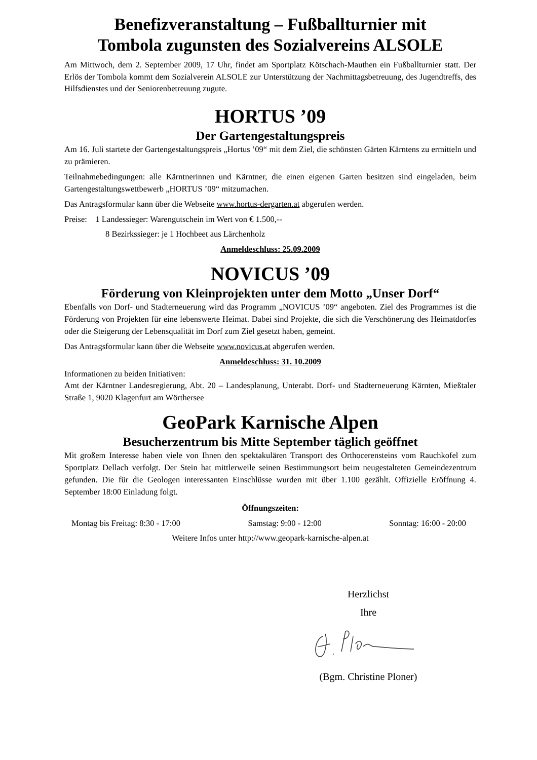Benefizveranstaltung – Fußballturnier mit
Tombola zugunsten des Sozialvereins ALSOLE
Am Mittwoch, dem 2. September 2009, 17 Uhr, findet am Sportplatz Kötschach-Mauthen ein Fußballturnier statt. Der Erlös der Tombola kommt dem Sozialverein ALSOLE zur Unterstützung der Nachmittagsbetreuung, des Jugendtreffs, des Hilfsdienstes und der Seniorenbetreuung zugute.
HORTUS ’09
Der Gartengestaltungspreis
Am 16. Juli startete der Gartengestaltungspreis „Hortus ’09“ mit dem Ziel, die schönsten Gärten Kärntens zu ermitteln und zu prämieren.
Teilnahmebedingungen: alle Kärntnerinnen und Kärntner, die einen eigenen Garten besitzen sind eingeladen, beim Gartengestaltungswettbewerb „HORTUS ’09“ mitzumachen.
Das Antragsformular kann über die Webseite www.hortus-dergarten.at abgerufen werden.
Preise: 1 Landessieger: Warengutschein im Wert von € 1.500,--
8 Bezirkssieger: je 1 Hochbeet aus Lärchenholz
Anmeldeschluss: 25.09.2009
NOVICUS ’09
Förderung von Kleinprojekten unter dem Motto „Unser Dorf“
Ebenfalls von Dorf- und Stadterneuerung wird das Programm „NOVICUS ’09“ angeboten. Ziel des Programmes ist die Förderung von Projekten für eine lebenswerte Heimat. Dabei sind Projekte, die sich die Verschönerung des Heimatdorfes oder die Steigerung der Lebensqualität im Dorf zum Ziel gesetzt haben, gemeint.
Das Antragsformular kann über die Webseite www.novicus.at abgerufen werden.
Anmeldeschluss: 31. 10.2009
Informationen zu beiden Initiativen:
Amt der Kärntner Landesregierung, Abt. 20 – Landesplanung, Unterabt. Dorf- und Stadterneuerung Kärnten, Mießtaler Straße 1, 9020 Klagenfurt am Wörthersee
GeoPark Karnische Alpen
Besucherzentrum bis Mitte September täglich geöffnet
Mit großem Interesse haben viele von Ihnen den spektakulären Transport des Orthocerensteins vom Rauchkofel zum Sportplatz Dellach verfolgt. Der Stein hat mittlerweile seinen Bestimmungsort beim neugestalteten Gemeindezentrum gefunden. Die für die Geologen interessanten Einschlüsse wurden mit über 1.100 gezählt. Offizielle Eröffnung 4. September 18:00 Einladung folgt.
Öffnungszeiten:
Montag bis Freitag: 8:30 - 17:00 Samstag: 9:00 - 12:00 Sonntag: 16:00 - 20:00
Weitere Infos unter http://www.geopark-karnische-alpen.at
Herzlichst
Ihre
(Bgm. Christine Ploner)